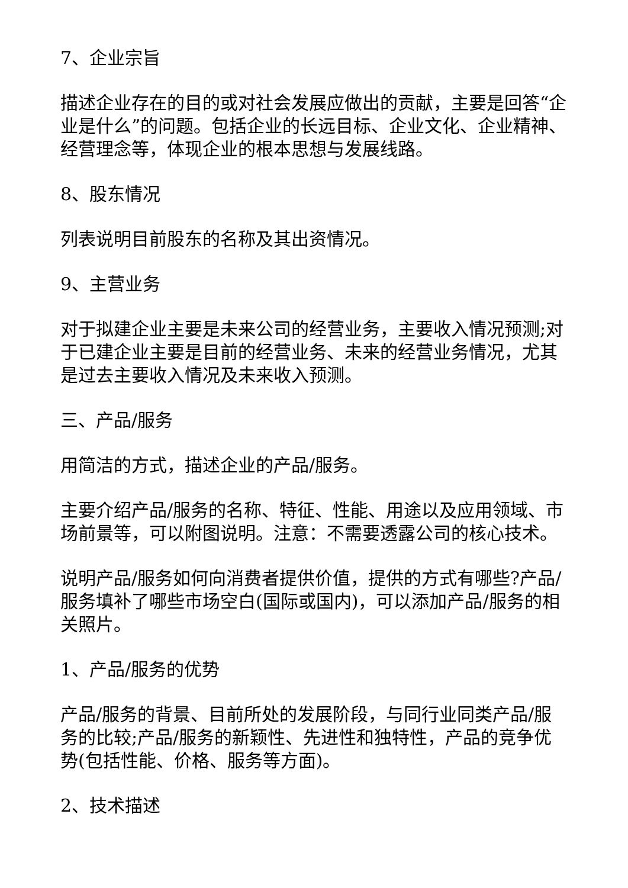7、企业宗旨
描述企业存在的目的或对社会发展应做出的贡献，主要是回答“企业是什么”的问题。包括企业的长远目标、企业文化、企业精神、经营理念等，体现企业的根本思想与发展线路。
8、股东情况
列表说明目前股东的名称及其出资情况。
9、主营业务
对于拟建企业主要是未来公司的经营业务，主要收入情况预测;对于已建企业主要是目前的经营业务、未来的经营业务情况，尤其是过去主要收入情况及未来收入预测。
三、产品/服务
用简洁的方式，描述企业的产品/服务。
主要介绍产品/服务的名称、特征、性能、用途以及应用领域、市场前景等，可以附图说明。注意：不需要透露公司的核心技术。
说明产品/服务如何向消费者提供价值，提供的方式有哪些?产品/服务填补了哪些市场空白(国际或国内)，可以添加产品/服务的相关照片。
1、产品/服务的优势
产品/服务的背景、目前所处的发展阶段，与同行业同类产品/服务的比较;产品/服务的新颖性、先进性和独特性，产品的竞争优势(包括性能、价格、服务等方面)。
2、技术描述